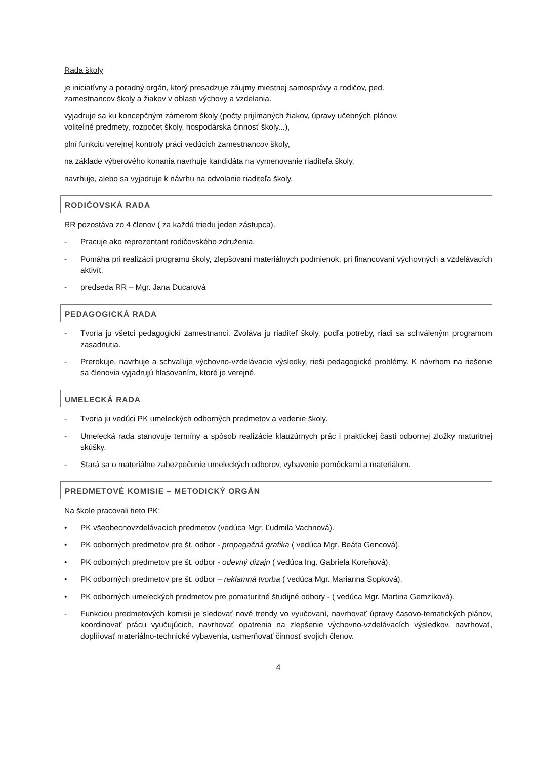Rada školy
je iniciatívny a poradný orgán, ktorý presadzuje záujmy miestnej samosprávy a rodičov, ped.
zamestnancov školy a žiakov v oblasti výchovy a vzdelania.
vyjadruje sa ku koncepčným zámerom školy (počty prijímaných žiakov, úpravy učebných plánov,
voliteľné predmety, rozpočet školy, hospodárska činnosť školy...),
plní funkciu verejnej kontroly práci vedúcich zamestnancov školy,
na základe výberového konania navrhuje kandidáta na vymenovanie riaditeľa školy,
navrhuje, alebo sa vyjadruje k návrhu na odvolanie riaditeľa školy.
RODIČOVSKÁ RADA
RR pozostáva zo 4 členov ( za každú triedu jeden zástupca).
- Pracuje ako reprezentant rodičovského združenia.
- Pomáha pri realizácii programu školy, zlepšovaní materiálnych podmienok, pri financovaní výchovných a vzdelávacích aktivít.
- predseda RR – Mgr. Jana Ducarová
PEDAGOGICKÁ RADA
- Tvoria ju všetci pedagogickí zamestnanci. Zvoláva ju riaditeľ školy, podľa potreby, riadi sa schváleným programom zasadnutia.
- Prerokuje, navrhuje a schvaľuje výchovno-vzdelávacie výsledky, rieši pedagogické problémy. K návrhom na riešenie sa členovia vyjadrujú hlasovaním, ktoré je verejné.
UMELECKÁ RADA
- Tvoria ju vedúci PK umeleckých odborných predmetov a vedenie školy.
- Umelecká rada stanovuje termíny a spôsob realizácie klauzúrnych prác i praktickej časti odbornej zložky maturitnej skúšky.
- Stará sa o materiálne zabezpečenie umeleckých odborov, vybavenie pomôckami a materiálom.
PREDMETOVÉ KOMISIE – METODICKÝ ORGÁN
Na škole pracovali tieto PK:
• PK všeobecnovzdelávacích predmetov (vedúca Mgr. Ľudmila Vachnová).
• PK odborných predmetov pre št. odbor - propagačná grafika ( vedúca Mgr. Beáta Gencová).
• PK odborných predmetov pre št. odbor - odevný dizajn ( vedúca Ing. Gabriela Koreňová).
• PK odborných predmetov pre št. odbor – reklamná tvorba ( vedúca Mgr. Marianna Sopková).
• PK odborných umeleckých predmetov pre pomaturitné študijné odbory - ( vedúca Mgr. Martina Gemzíková).
- Funkciou predmetových komisii je sledovať nové trendy vo vyučovaní, navrhovať úpravy časovo-tematických plánov, koordinovať prácu vyučujúcich, navrhovať opatrenia na zlepšenie výchovno-vzdelávacích výsledkov, navrhovať, doplňovať materiálno-technické vybavenia, usmerňovať činnosť svojich členov.
4